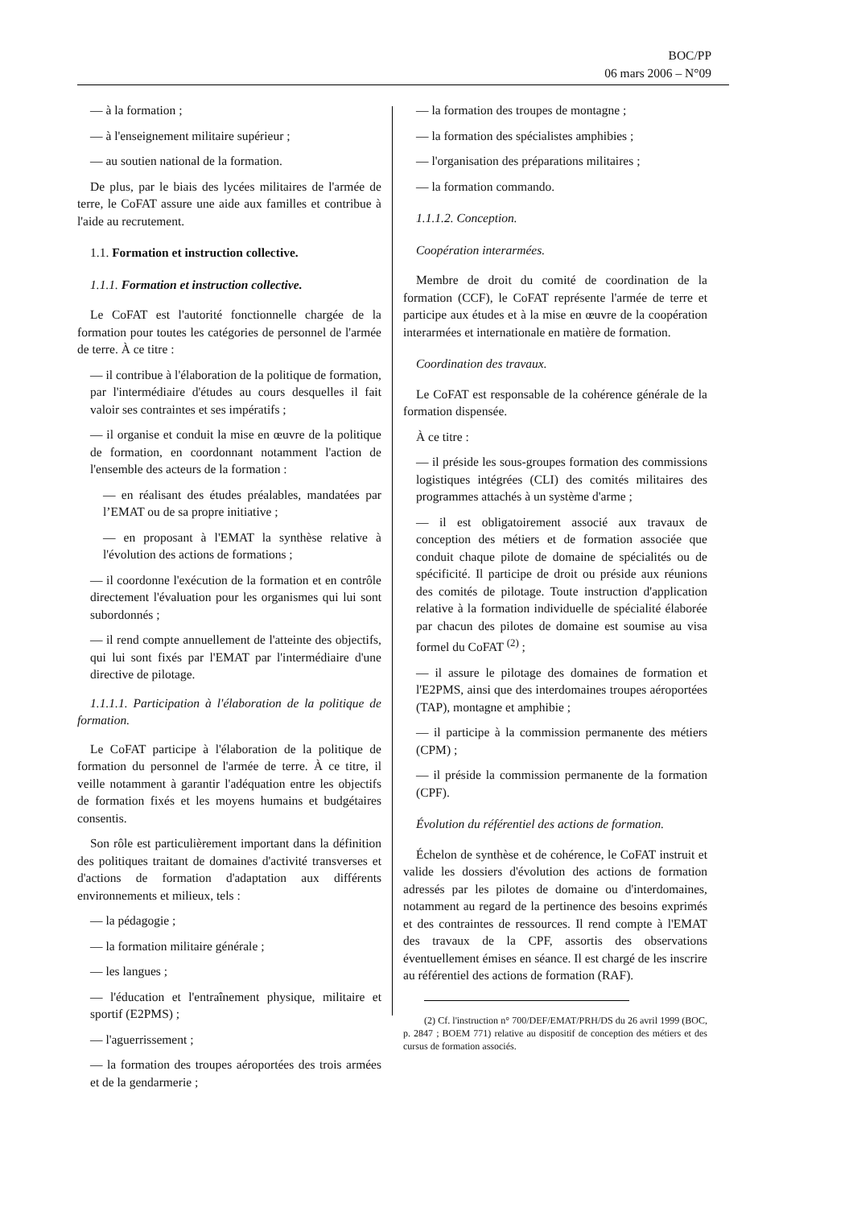BOC/PP
06 mars 2006 – N°09
— à la formation ;
— à l'enseignement militaire supérieur ;
— au soutien national de la formation.
De plus, par le biais des lycées militaires de l'armée de terre, le CoFAT assure une aide aux familles et contribue à l'aide au recrutement.
1.1. Formation et instruction collective.
1.1.1. Formation et instruction collective.
Le CoFAT est l'autorité fonctionnelle chargée de la formation pour toutes les catégories de personnel de l'armée de terre. À ce titre :
— il contribue à l'élaboration de la politique de formation, par l'intermédiaire d'études au cours desquelles il fait valoir ses contraintes et ses impératifs ;
— il organise et conduit la mise en œuvre de la politique de formation, en coordonnant notamment l'action de l'ensemble des acteurs de la formation :
— en réalisant des études préalables, mandatées par l’EMAT ou de sa propre initiative ;
— en proposant à l'EMAT la synthèse relative à l'évolution des actions de formations ;
— il coordonne l'exécution de la formation et en contrôle directement l'évaluation pour les organismes qui lui sont subordonnés ;
— il rend compte annuellement de l'atteinte des objectifs, qui lui sont fixés par l'EMAT par l'intermédiaire d'une directive de pilotage.
1.1.1.1. Participation à l'élaboration de la politique de formation.
Le CoFAT participe à l'élaboration de la politique de formation du personnel de l'armée de terre. À ce titre, il veille notamment à garantir l'adéquation entre les objectifs de formation fixés et les moyens humains et budgétaires consentis.
Son rôle est particulièrement important dans la définition des politiques traitant de domaines d'activité transverses et d'actions de formation d'adaptation aux différents environnements et milieux, tels :
— la pédagogie ;
— la formation militaire générale ;
— les langues ;
— l'éducation et l'entraînement physique, militaire et sportif (E2PMS) ;
— l'aguerrissement ;
— la formation des troupes aéroportées des trois armées et de la gendarmerie ;
— la formation des troupes de montagne ;
— la formation des spécialistes amphibies ;
— l'organisation des préparations militaires ;
— la formation commando.
1.1.1.2. Conception.
Coopération interarmées.
Membre de droit du comité de coordination de la formation (CCF), le CoFAT représente l'armée de terre et participe aux études et à la mise en œuvre de la coopération interarmées et internationale en matière de formation.
Coordination des travaux.
Le CoFAT est responsable de la cohérence générale de la formation dispensée.
À ce titre :
— il préside les sous-groupes formation des commissions logistiques intégrées (CLI) des comités militaires des programmes attachés à un système d'arme ;
— il est obligatoirement associé aux travaux de conception des métiers et de formation associée que conduit chaque pilote de domaine de spécialités ou de spécificité. Il participe de droit ou préside aux réunions des comités de pilotage. Toute instruction d'application relative à la formation individuelle de spécialité élaborée par chacun des pilotes de domaine est soumise au visa formel du CoFAT <sup>(2)</sup> ;
— il assure le pilotage des domaines de formation et l'E2PMS, ainsi que des interdomaines troupes aéroportées (TAP), montagne et amphibie ;
— il participe à la commission permanente des métiers (CPM) ;
— il préside la commission permanente de la formation (CPF).
Évolution du référentiel des actions de formation.
Échelon de synthèse et de cohérence, le CoFAT instruit et valide les dossiers d'évolution des actions de formation adressés par les pilotes de domaine ou d'interdomaines, notamment au regard de la pertinence des besoins exprimés et des contraintes de ressources. Il rend compte à l'EMAT des travaux de la CPF, assortis des observations éventuellement émises en séance. Il est chargé de les inscrire au référentiel des actions de formation (RAF).
(2) Cf. l'instruction n° 700/DEF/EMAT/PRH/DS du 26 avril 1999 (BOC, p. 2847 ; BOEM 771) relative au dispositif de conception des métiers et des cursus de formation associés.